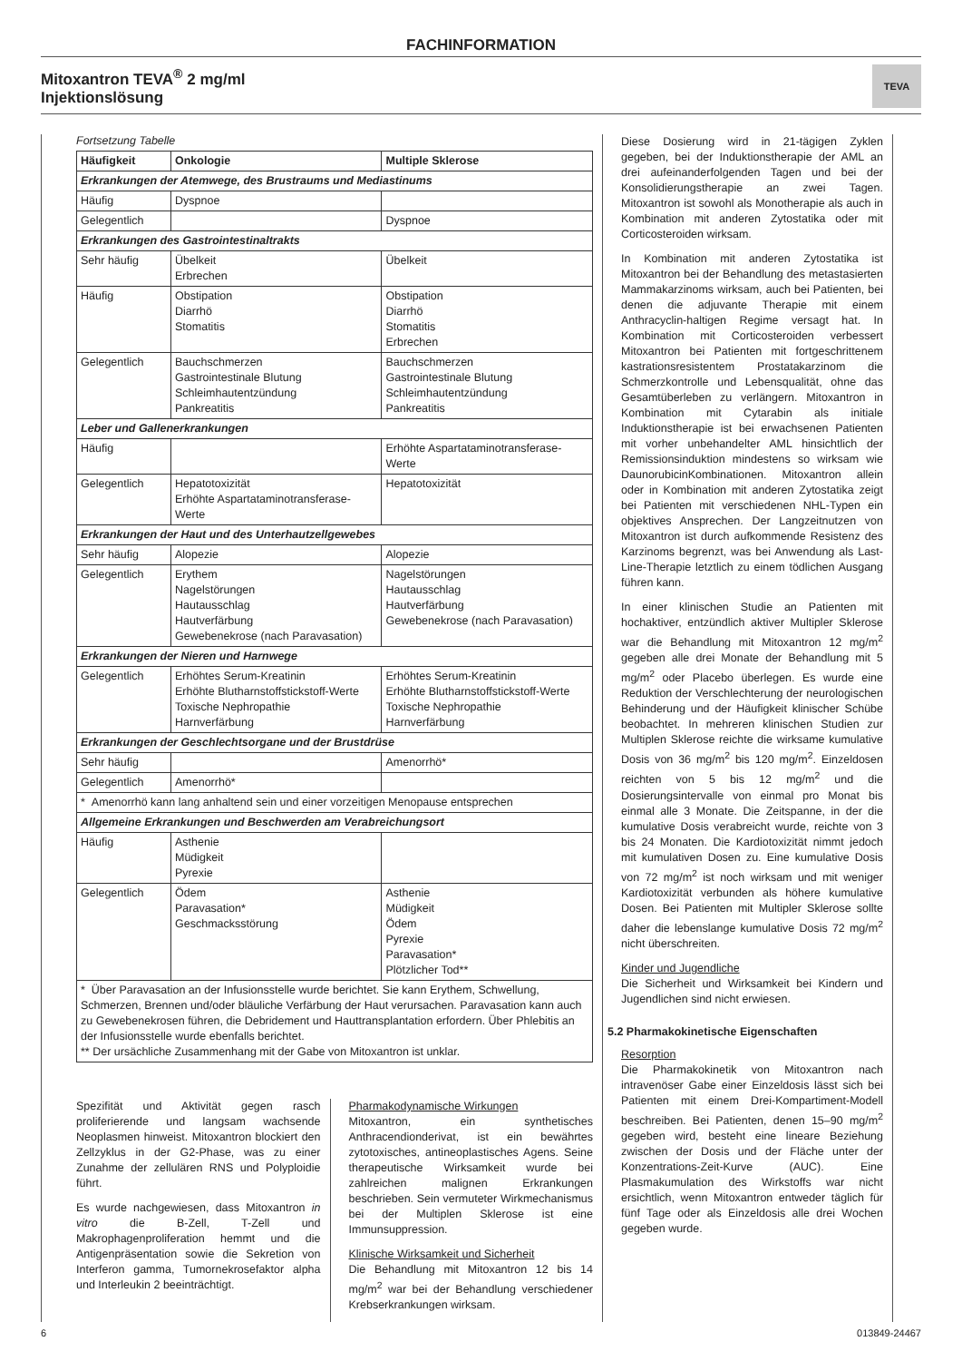FACHINFORMATION
Mitoxantron TEVA<sup>®</sup> 2 mg/ml
Injektionslösung
TEVA
Fortsetzung Tabelle
| Häufigkeit | Onkologie | Multiple Sklerose |
| --- | --- | --- |
| Erkrankungen der Atemwege, des Brustraums und Mediastinums | | |
| Häufig | Dyspnoe | |
| Gelegentlich | | Dyspnoe |
| Erkrankungen des Gastrointestinaltrakts | | |
| Sehr häufig | Übelkeit Erbrechen | Übelkeit |
| Häufig | Obstipation Diarrhö Stomatitis | Obstipation Diarrhö Stomatitis Erbrechen |
| Gelegentlich | Bauchschmerzen Gastrointestinale Blutung Schleimhautentzündung Pankreatitis | Bauchschmerzen Gastrointestinale Blutung Schleimhautentzündung Pankreatitis |
| Leber und Gallenerkrankungen | | |
| Häufig | | Erhöhte Aspartataminotransferase-Werte |
| Gelegentlich | Hepatotoxizität Erhöhte Aspartataminotransferase-Werte | Hepatotoxizität |
| Erkrankungen der Haut und des Unterhautzellgewebes | | |
| Sehr häufig | Alopezie | Alopezie |
| Gelegentlich | Erythem Nagelstörungen Hautausschlag Hautverfärbung Gewebenekrose (nach Paravasation) | Nagelstörungen Hautausschlag Hautverfärbung Gewebenekrose (nach Paravasation) |
| Erkrankungen der Nieren und Harnwege | | |
| Gelegentlich | Erhöhtes Serum-Kreatinin Erhöhte Blutharnstoffstickstoff-Werte Toxische Nephropathie Harnverfärbung | Erhöhtes Serum-Kreatinin Erhöhte Blutharnstoffstickstoff-Werte Toxische Nephropathie Harnverfärbung |
| Erkrankungen der Geschlechtsorgane und der Brustdrüse | | |
| Sehr häufig | | Amenorrhö* |
| Gelegentlich | Amenorrhö* | |
| * Amenorrhö kann lang anhaltend sein und einer vorzeitigen Menopause entsprechen | | |
| Allgemeine Erkrankungen und Beschwerden am Verabreichungsort | | |
| Häufig | Asthenie Müdigkeit Pyrexie | |
| Gelegentlich | Ödem Paravasation* Geschmacksstörung | Asthenie Müdigkeit Ödem Pyrexie Paravasation* Plötzlicher Tod** |
| * Über Paravasation an der Infusionsstelle wurde berichtet. Sie kann Erythem, Schwellung, Schmerzen, Brennen und/oder bläuliche Verfärbung der Haut verursachen. Paravasation kann auch zu Gewebenekrosen führen, die Debridement und Hauttransplantation erfordern. Über Phlebitis an der Infusionsstelle wurde ebenfalls berichtet. ** Der ursächliche Zusammenhang mit der Gabe von Mitoxantron ist unklar. | | |
Spezifität und Aktivität gegen rasch proliferierende und langsam wachsende Neoplasmen hinweist. Mitoxantron blockiert den Zellzyklus in der G2-Phase, was zu einer Zunahme der zellulären RNS und Polyploidie führt.
Es wurde nachgewiesen, dass Mitoxantron in vitro die B-Zell, T-Zell und Makrophagenproliferation hemmt und die Antigenpräsentation sowie die Sekretion von Interferon gamma, Tumornekrosefaktor alpha und Interleukin 2 beeinträchtigt.
Pharmakodynamische Wirkungen
Mitoxantron, ein synthetisches Anthracendionderivat, ist ein bewährtes zytotoxisches, antineoplastisches Agens. Seine therapeutische Wirksamkeit wurde bei zahlreichen malignen Erkrankungen beschrieben. Sein vermuteter Wirkmechanismus bei der Multiplen Sklerose ist eine Immunsuppression.
Klinische Wirksamkeit und Sicherheit
Die Behandlung mit Mitoxantron 12 bis 14 mg/m<sup>2</sup> war bei der Behandlung verschiedener Krebserkrankungen wirksam.
Diese Dosierung wird in 21-tägigen Zyklen gegeben, bei der Induktionstherapie der AML an drei aufeinanderfolgenden Tagen und bei der Konsolidierungstherapie an zwei Tagen. Mitoxantron ist sowohl als Monotherapie als auch in Kombination mit anderen Zytostatika oder mit Corticosteroiden wirksam.
In Kombination mit anderen Zytostatika ist Mitoxantron bei der Behandlung des metastasierten Mammakarzinoms wirksam, auch bei Patienten, bei denen die adjuvante Therapie mit einem Anthracyclin-haltigen Regime versagt hat. In Kombination mit Corticosteroiden verbessert Mitoxantron bei Patienten mit fortgeschrittenem kastrationsresistentem Prostatakarzinom die Schmerzkontrolle und Lebensqualität, ohne das Gesamtüberleben zu verlängern. Mitoxantron in Kombination mit Cytarabin als initiale Induktionstherapie ist bei erwachsenen Patienten mit vorher unbehandelter AML hinsichtlich der Remissionsinduktion mindestens so wirksam wie DaunorubicinKombinationen. Mitoxantron allein oder in Kombination mit anderen Zytostatika zeigt bei Patienten mit verschiedenen NHL-Typen ein objektives Ansprechen. Der Langzeitnutzen von Mitoxantron ist durch aufkommende Resistenz des Karzinoms begrenzt, was bei Anwendung als Last-Line-Therapie letztlich zu einem tödlichen Ausgang führen kann.
In einer klinischen Studie an Patienten mit hochaktiver, entzündlich aktiver Multipler Sklerose war die Behandlung mit Mitoxantron 12 mg/m<sup>2</sup> gegeben alle drei Monate der Behandlung mit 5 mg/m<sup>2</sup> oder Placebo überlegen. Es wurde eine Reduktion der Verschlechterung der neurologischen Behinderung und der Häufigkeit klinischer Schübe beobachtet. In mehreren klinischen Studien zur Multiplen Sklerose reichte die wirksame kumulative Dosis von 36 mg/m<sup>2</sup> bis 120 mg/m<sup>2</sup>. Einzeldosen reichten von 5 bis 12 mg/m<sup>2</sup> und die Dosierungsintervalle von einmal pro Monat bis einmal alle 3 Monate. Die Zeitspanne, in der die kumulative Dosis verabreicht wurde, reichte von 3 bis 24 Monaten. Die Kardiotoxizität nimmt jedoch mit kumulativen Dosen zu. Eine kumulative Dosis von 72 mg/m<sup>2</sup> ist noch wirksam und mit weniger Kardiotoxizität verbunden als höhere kumulative Dosen. Bei Patienten mit Multipler Sklerose sollte daher die lebenslange kumulative Dosis 72 mg/m<sup>2</sup> nicht überschreiten.
Kinder und Jugendliche
Die Sicherheit und Wirksamkeit bei Kindern und Jugendlichen sind nicht erwiesen.
5.2 Pharmakokinetische Eigenschaften
Resorption
Die Pharmakokinetik von Mitoxantron nach intravenöser Gabe einer Einzeldosis lässt sich bei Patienten mit einem Drei-Kompartiment-Modell beschreiben. Bei Patienten, denen 15–90 mg/m<sup>2</sup> gegeben wird, besteht eine lineare Beziehung zwischen der Dosis und der Fläche unter der Konzentrations-Zeit-Kurve (AUC). Eine Plasmakumulation des Wirkstoffs war nicht ersichtlich, wenn Mitoxantron entweder täglich für fünf Tage oder als Einzeldosis alle drei Wochen gegeben wurde.
6 013849-24467